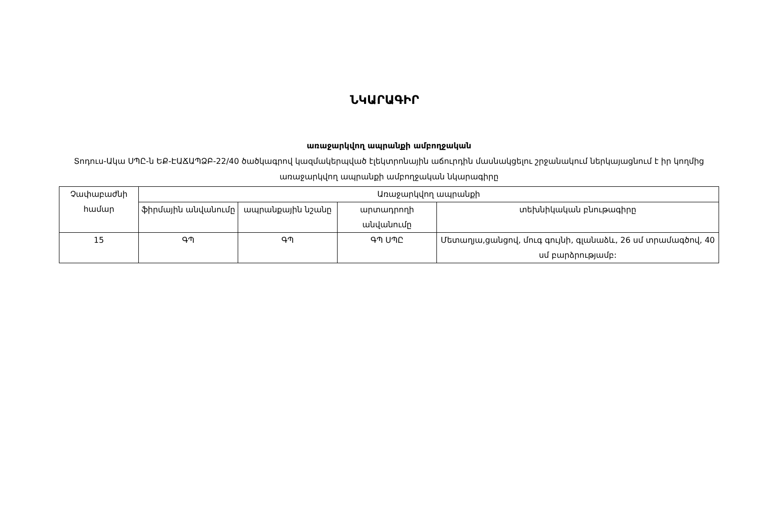ՆԿԱՐԱԳԻՐ
առաջարկվող ապրանքի ամբողջական
Տոդուս-Ակա ՍՊԸ-ն ԵՔ-ԷԱՃԱՊՁԲ-22/40 ծածկագրով կազմակերպված էլեկտրոնային աճուրդին մասնակցելու շրջանակում ներկայացնում է իր կողմից առաջարկվող ապրանքի ամբողջական նկարագիրը
| Չափաբաժնի համար | Առաջարկվող ապրանքի | | | |
| --- | --- | --- | --- | --- |
| | ֆիրմային անվանումը | ապրանքային նշանը | արտադրողի անվանումը | տեխնիկական բնութագիրը |
| 15 | ԳՊ | ԳՊ | ԳՊ ՍՊԸ | Մետաղյա,ցանցով, մուգ գույնի, գլանաձև, 26 սմ տրամագծով, 40 սմ բարձրությամբ: |